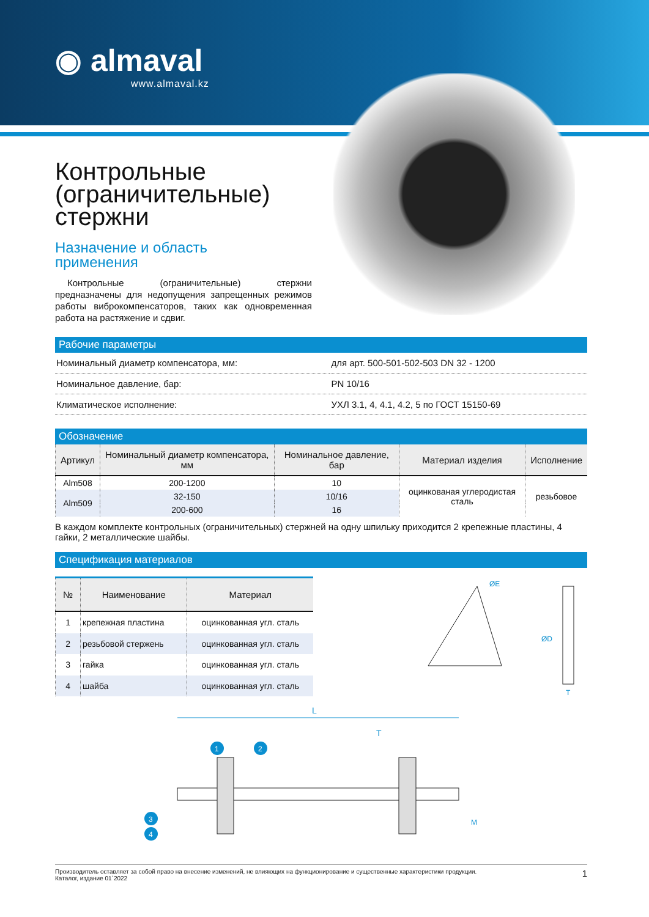◉ almaval
www.almaval.kz
Контрольные
(ограничительные)
стержни
Назначение и область
применения
Контрольные (ограничительные) стержни предназначены для недопущения запрещенных режимов работы виброкомпенсаторов, таких как одновременная работа на растяжение и сдвиг.
Рабочие параметры
| Номинальный диаметр компенсатора, мм: | для арт. 500-501-502-503 DN 32 - 1200 |
| Номинальное давление, бар: | PN 10/16 |
| Климатическое исполнение: | УХЛ 3.1, 4, 4.1, 4.2, 5 по ГОСТ 15150-69 |
Обозначение
| Артикул | Номинальный диаметр компенсатора, мм | Номинальное давление, бар | Материал изделия | Исполнение |
| --- | --- | --- | --- | --- |
| Alm508 | 200-1200 | 10 | оцинкованая углеродистая сталь | резьбовое |
| Alm509 | 32-150 | 10/16 | | |
| | 200-600 | 16 | | |
В каждом комплекте контрольных (ограничительных) стержней на одну шпильку приходится 2 крепежные пластины, 4 гайки, 2 металлические шайбы.
Спецификация материалов
| № | Наименование | Материал |
| --- | --- | --- |
| 1 | крепежная пластина | оцинкованная угл. сталь |
| 2 | резьбовой стержень | оцинкованная угл. сталь |
| 3 | гайка | оцинкованная угл. сталь |
| 4 | шайба | оцинкованная угл. сталь |
ØE
ØD
T
L
T
1
2
3
4
M
Производитель оставляет за собой право на внесение изменений, не влияющих на функционирование и существенные характеристики продукции.
Каталог, издание 01`2022
1